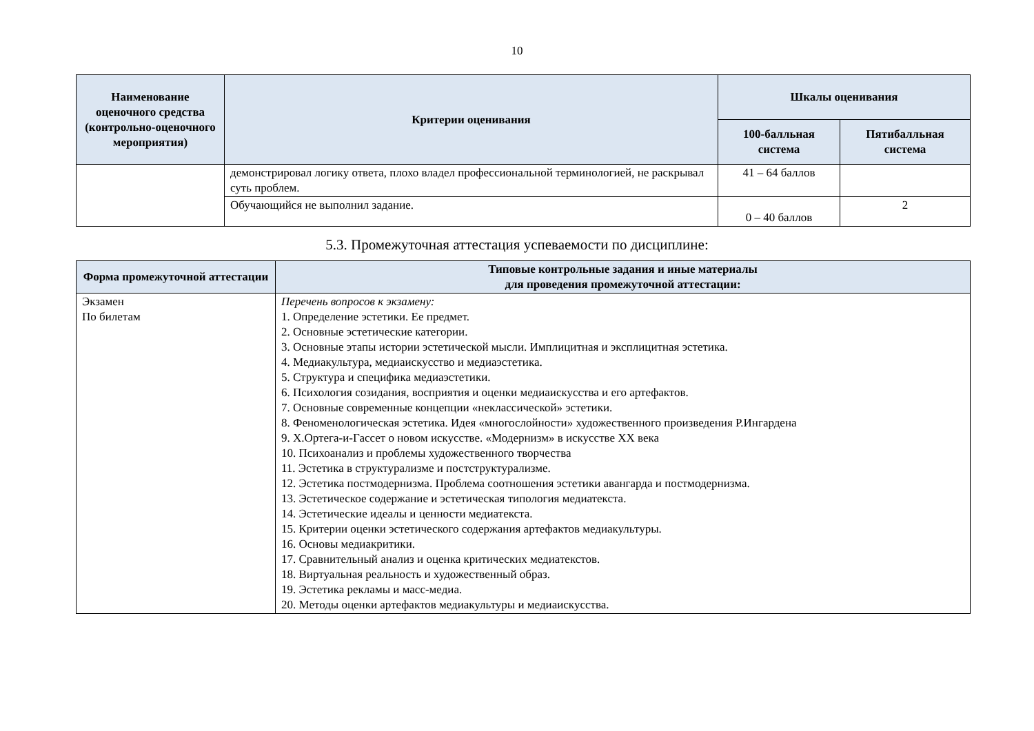10
| Наименование оценочного средства (контрольно-оценочного мероприятия) | Критерии оценивания | Шкалы оценивания | |
| --- | --- | --- | --- |
| | | 100-балльная система | Пятибалльная система |
| | демонстрировал логику ответа, плохо владел профессиональной терминологией, не раскрывал суть проблем. | 41 – 64 баллов | |
| | Обучающийся не выполнил задание. | 0 – 40 баллов | 2 |
5.3. Промежуточная аттестация успеваемости по дисциплине:
| Форма промежуточной аттестации | Типовые контрольные задания и иные материалы для проведения промежуточной аттестации: |
| --- | --- |
| Экзамен По билетам | Перечень вопросов к экзамену: 1. Определение эстетики. Ее предмет. 2. Основные эстетические категории. 3. Основные этапы истории эстетической мысли. Имплицитная и эксплицитная эстетика. 4. Медиакультура, медиаискусство и медиаэстетика. 5. Структура и специфика медиаэстетики. 6. Психология созидания, восприятия и оценки медиаискусства и его артефактов. 7. Основные современные концепции «неклассической» эстетики. 8. Феноменологическая эстетика. Идея «многослойности» художественного произведения Р.Ингардена 9. Х.Ортега-и-Гассет о новом искусстве. «Модернизм» в искусстве XX века 10. Психоанализ и проблемы художественного творчества 11. Эстетика в структурализме и постструктурализме. 12. Эстетика постмодернизма. Проблема соотношения эстетики авангарда и постмодернизма. 13. Эстетическое содержание и эстетическая типология медиатекста. 14. Эстетические идеалы и ценности медиатекста. 15. Критерии оценки эстетического содержания артефактов медиакультуры. 16. Основы медиакритики. 17. Сравнительный анализ и оценка критических медиатекстов. 18. Виртуальная реальность и художественный образ. 19. Эстетика рекламы и масс-медиа. 20. Методы оценки артефактов медиакультуры и медиаискусства. |